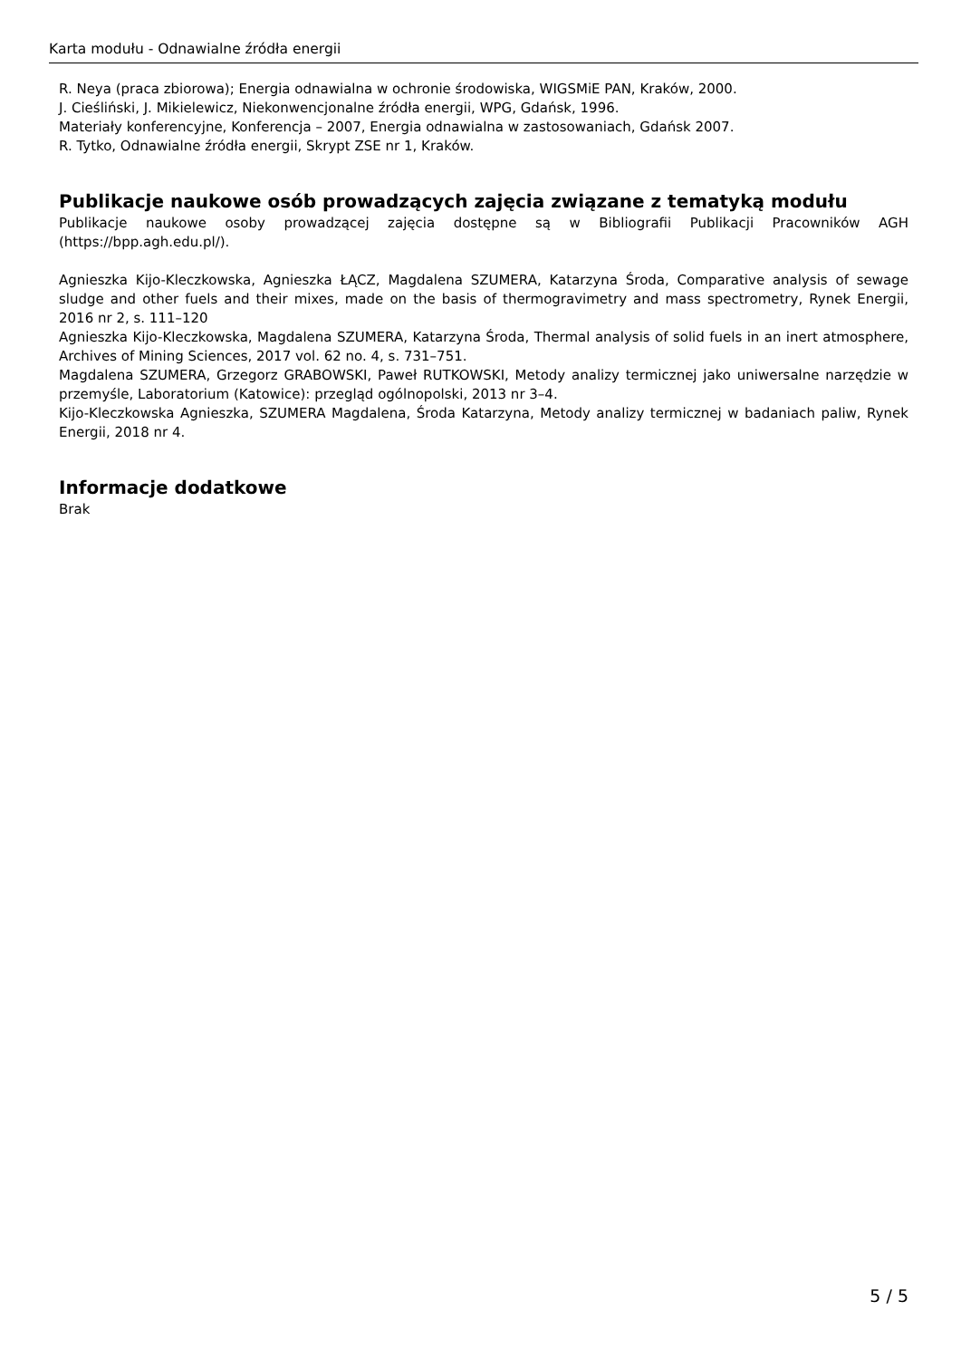Karta modułu - Odnawialne źródła energii
R. Neya (praca zbiorowa); Energia odnawialna w ochronie środowiska, WIGSMiE PAN, Kraków, 2000.
J. Cieśliński, J. Mikielewicz, Niekonwencjonalne źródła energii, WPG, Gdańsk, 1996.
Materiały konferencyjne, Konferencja – 2007, Energia odnawialna w zastosowaniach, Gdańsk 2007.
R. Tytko, Odnawialne źródła energii, Skrypt ZSE nr 1, Kraków.
Publikacje naukowe osób prowadzących zajęcia związane z tematyką modułu
Publikacje naukowe osoby prowadzącej zajęcia dostępne są w Bibliografii Publikacji Pracowników AGH (https://bpp.agh.edu.pl/).
Agnieszka Kijo-Kleczkowska, Agnieszka ŁĄCZ, Magdalena SZUMERA, Katarzyna Środa, Comparative analysis of sewage sludge and other fuels and their mixes, made on the basis of thermogravimetry and mass spectrometry, Rynek Energii, 2016 nr 2, s. 111–120
Agnieszka Kijo-Kleczkowska, Magdalena SZUMERA, Katarzyna Środa, Thermal analysis of solid fuels in an inert atmosphere, Archives of Mining Sciences, 2017 vol. 62 no. 4, s. 731–751.
Magdalena SZUMERA, Grzegorz GRABOWSKI, Paweł RUTKOWSKI, Metody analizy termicznej jako uniwersalne narzędzie w przemyśle, Laboratorium (Katowice): przegląd ogólnopolski, 2013 nr 3–4.
Kijo-Kleczkowska Agnieszka, SZUMERA Magdalena, Środa Katarzyna, Metody analizy termicznej w badaniach paliw, Rynek Energii, 2018 nr 4.
Informacje dodatkowe
Brak
5 / 5